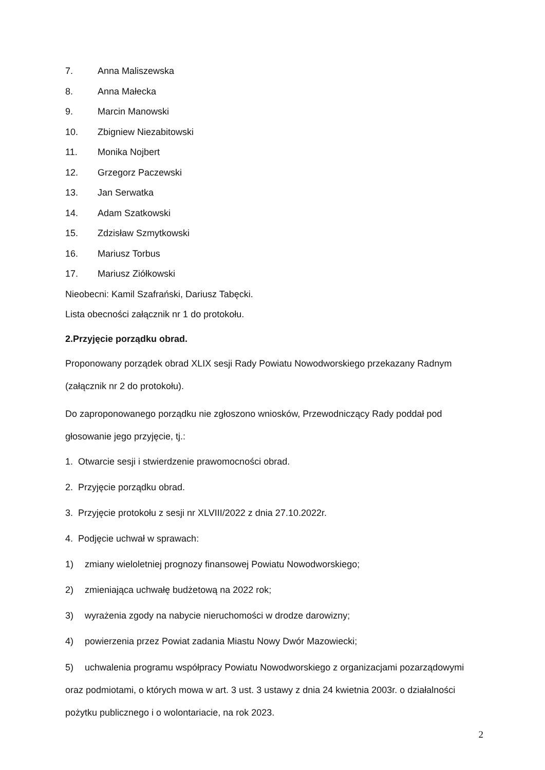7. Anna Maliszewska
8. Anna Małecka
9. Marcin Manowski
10. Zbigniew Niezabitowski
11. Monika Nojbert
12. Grzegorz Paczewski
13. Jan Serwatka
14. Adam Szatkowski
15. Zdzisław Szmytkowski
16. Mariusz Torbus
17. Mariusz Ziółkowski
Nieobecni: Kamil Szafrański, Dariusz Tabęcki.
Lista obecności załącznik nr 1 do protokołu.
2.Przyjęcie porządku obrad.
Proponowany porządek obrad XLIX sesji Rady Powiatu Nowodworskiego przekazany Radnym (załącznik nr 2 do protokołu).
Do zaproponowanego porządku nie zgłoszono wniosków, Przewodniczący Rady poddał pod głosowanie jego przyjęcie, tj.:
1. Otwarcie sesji i stwierdzenie prawomocności obrad.
2. Przyjęcie porządku obrad.
3. Przyjęcie protokołu z sesji nr XLVIII/2022 z dnia 27.10.2022r.
4. Podjęcie uchwał w sprawach:
1) zmiany wieloletniej prognozy finansowej Powiatu Nowodworskiego;
2) zmieniająca uchwałę budżetową na 2022 rok;
3) wyrażenia zgody na nabycie nieruchomości w drodze darowizny;
4) powierzenia przez Powiat zadania Miastu Nowy Dwór Mazowiecki;
5) uchwalenia programu współpracy Powiatu Nowodworskiego z organizacjami pozarządowymi oraz podmiotami, o których mowa w art. 3 ust. 3 ustawy z dnia 24 kwietnia 2003r. o działalności pożytku publicznego i o wolontariacie, na rok 2023.
2